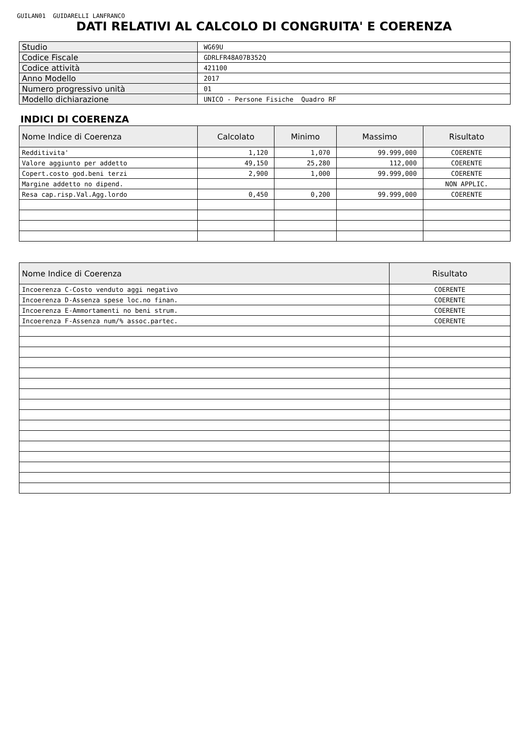GUILAN01 GUIDARELLI LANFRANCO
DATI RELATIVI AL CALCOLO DI CONGRUITA' E COERENZA
| Studio | WG69U |
| Codice Fiscale | GDRLFR48A07B352Q |
| Codice attività | 421100 |
| Anno Modello | 2017 |
| Numero progressivo unità | 01 |
| Modello dichiarazione | UNICO - Persone Fisiche Quadro RF |
INDICI DI COERENZA
| Nome Indice di Coerenza | Calcolato | Minimo | Massimo | Risultato |
| --- | --- | --- | --- | --- |
| Redditivita' | 1,120 | 1,070 | 99.999,000 | COERENTE |
| Valore aggiunto per addetto | 49,150 | 25,280 | 112,000 | COERENTE |
| Copert.costo god.beni terzi | 2,900 | 1,000 | 99.999,000 | COERENTE |
| Margine addetto no dipend. | | | | NON APPLIC. |
| Resa cap.risp.Val.Agg.lordo | 0,450 | 0,200 | 99.999,000 | COERENTE |
| Nome Indice di Coerenza | Risultato |
| --- | --- |
| Incoerenza C-Costo venduto aggi negativo | COERENTE |
| Incoerenza D-Assenza spese loc.no finan. | COERENTE |
| Incoerenza E-Ammortamenti no beni strum. | COERENTE |
| Incoerenza F-Assenza num/% assoc.partec. | COERENTE |